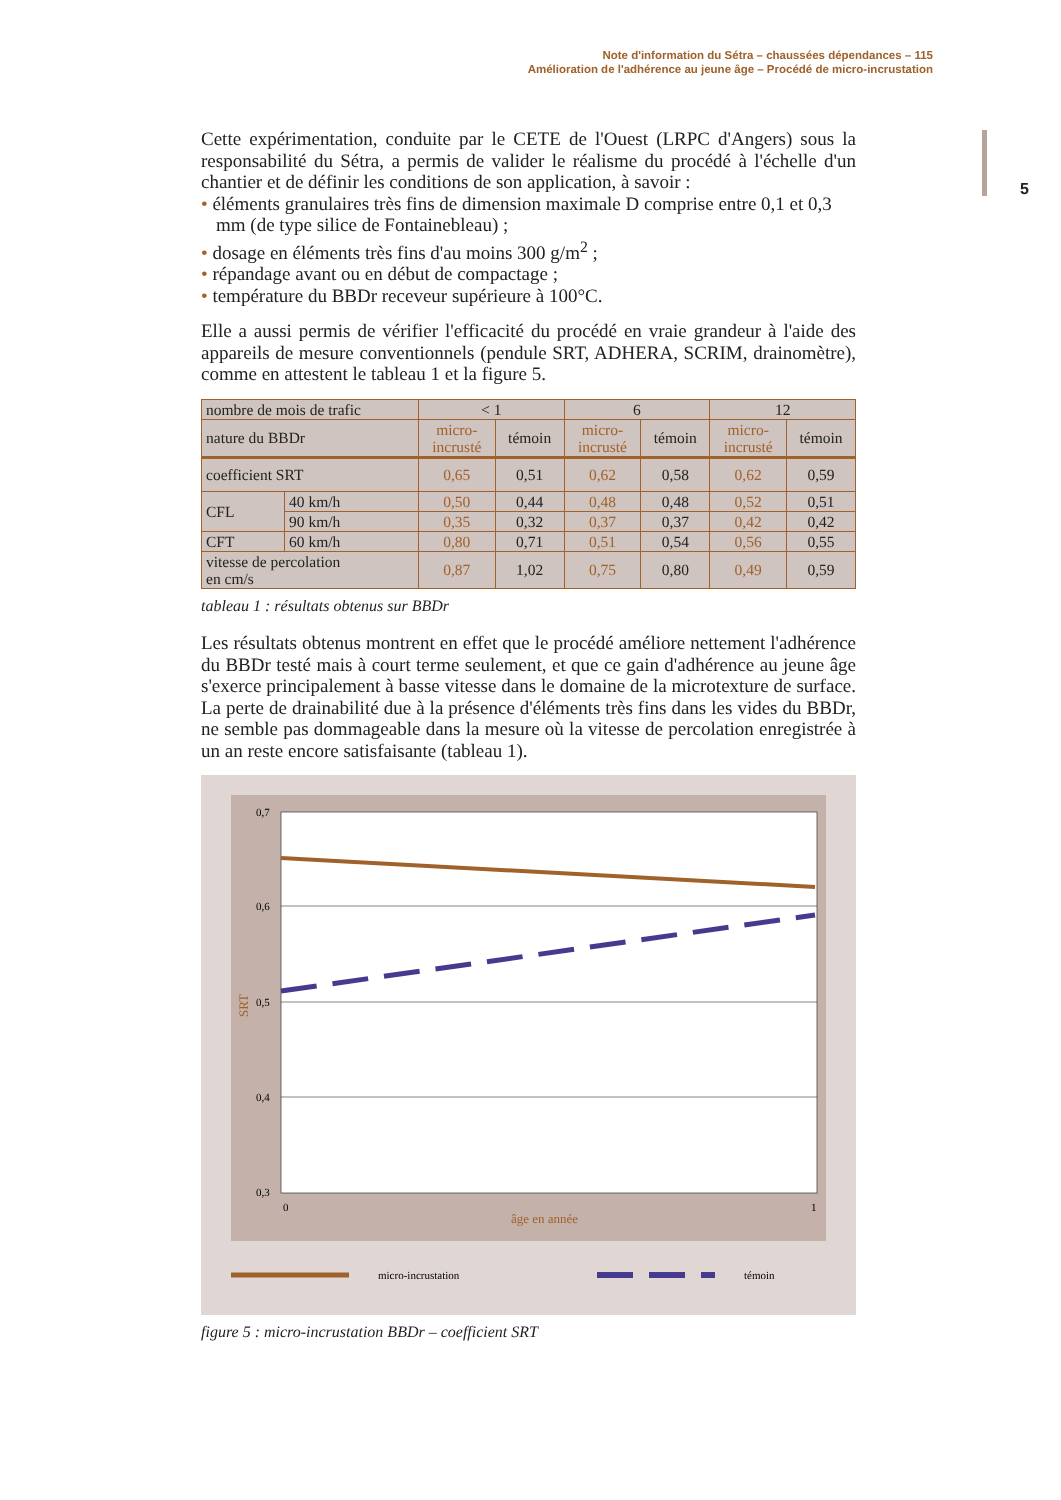Note d'information du Sétra – chaussées dépendances – 115
Amélioration de l'adhérence au jeune âge – Procédé de micro-incrustation
5
Cette expérimentation, conduite par le CETE de l'Ouest (LRPC d'Angers) sous la responsabilité du Sétra, a permis de valider le réalisme du procédé à l'échelle d'un chantier et de définir les conditions de son application, à savoir :
• éléments granulaires très fins de dimension maximale D comprise entre 0,1 et 0,3 mm (de type silice de Fontainebleau) ;
• dosage en éléments très fins d'au moins 300 g/m<sup>2</sup> ;
• répandage avant ou en début de compactage ;
• température du BBDr receveur supérieure à 100°C.
Elle a aussi permis de vérifier l'efficacité du procédé en vraie grandeur à l'aide des appareils de mesure conventionnels (pendule SRT, ADHERA, SCRIM, drainomètre), comme en attestent le tableau 1 et la figure 5.
| nombre de mois de trafic | | < 1 | | 6 | | 12 | |
| nature du BBDr | | micro- incrusté | témoin | micro- incrusté | témoin | micro- incrusté | témoin |
| coefficient SRT | | 0,65 | 0,51 | 0,62 | 0,58 | 0,62 | 0,59 |
| CFL | 40 km/h | 0,50 | 0,44 | 0,48 | 0,48 | 0,52 | 0,51 |
| | 90 km/h | 0,35 | 0,32 | 0,37 | 0,37 | 0,42 | 0,42 |
| CFT | 60 km/h | 0,80 | 0,71 | 0,51 | 0,54 | 0,56 | 0,55 |
| vitesse de percolation en cm/s | | 0,87 | 1,02 | 0,75 | 0,80 | 0,49 | 0,59 |
tableau 1 : résultats obtenus sur BBDr
Les résultats obtenus montrent en effet que le procédé améliore nettement l'adhérence du BBDr testé mais à court terme seulement, et que ce gain d'adhérence au jeune âge s'exerce principalement à basse vitesse dans le domaine de la microtexture de surface. La perte de drainabilité due à la présence d'éléments très fins dans les vides du BBDr, ne semble pas dommageable dans la mesure où la vitesse de percolation enregistrée à un an reste encore satisfaisante (tableau 1).
0,7
0,6
0,5
0,4
0,3
0
1
âge en année
SRT
micro-incrustation
témoin
figure 5 : micro-incrustation BBDr – coefficient SRT